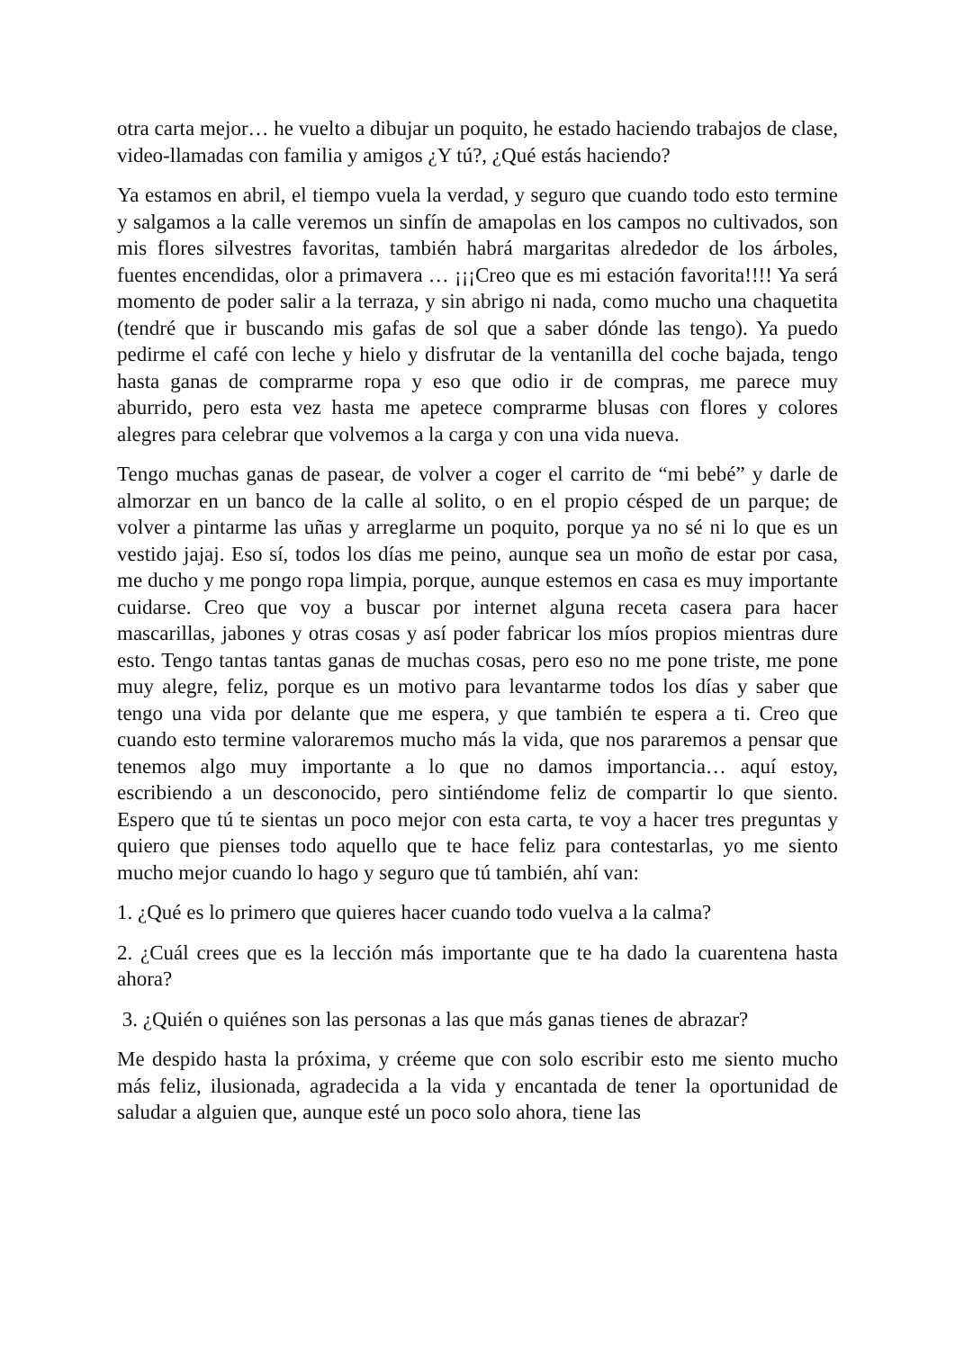otra carta mejor… he vuelto a dibujar un poquito, he estado haciendo trabajos de clase, video-llamadas con familia y amigos ¿Y tú?, ¿Qué estás haciendo?
Ya estamos en abril, el tiempo vuela la verdad, y seguro que cuando todo esto termine y salgamos a la calle veremos un sinfín de amapolas en los campos no cultivados, son mis flores silvestres favoritas, también habrá margaritas alrededor de los árboles, fuentes encendidas, olor a primavera … ¡¡¡Creo que es mi estación favorita!!!! Ya será momento de poder salir a la terraza, y sin abrigo ni nada, como mucho una chaquetita (tendré que ir buscando mis gafas de sol que a saber dónde las tengo). Ya puedo pedirme el café con leche y hielo y disfrutar de la ventanilla del coche bajada, tengo hasta ganas de comprarme ropa y eso que odio ir de compras, me parece muy aburrido, pero esta vez hasta me apetece comprarme blusas con flores y colores alegres para celebrar que volvemos a la carga y con una vida nueva.
Tengo muchas ganas de pasear, de volver a coger el carrito de “mi bebé” y darle de almorzar en un banco de la calle al solito, o en el propio césped de un parque; de volver a pintarme las uñas y arreglarme un poquito, porque ya no sé ni lo que es un vestido jajaj. Eso sí, todos los días me peino, aunque sea un moño de estar por casa, me ducho y me pongo ropa limpia, porque, aunque estemos en casa es muy importante cuidarse. Creo que voy a buscar por internet alguna receta casera para hacer mascarillas, jabones y otras cosas y así poder fabricar los míos propios mientras dure esto. Tengo tantas tantas ganas de muchas cosas, pero eso no me pone triste, me pone muy alegre, feliz, porque es un motivo para levantarme todos los días y saber que tengo una vida por delante que me espera, y que también te espera a ti. Creo que cuando esto termine valoraremos mucho más la vida, que nos pararemos a pensar que tenemos algo muy importante a lo que no damos importancia… aquí estoy, escribiendo a un desconocido, pero sintiéndome feliz de compartir lo que siento. Espero que tú te sientas un poco mejor con esta carta, te voy a hacer tres preguntas y quiero que pienses todo aquello que te hace feliz para contestarlas, yo me siento mucho mejor cuando lo hago y seguro que tú también, ahí van:
1. ¿Qué es lo primero que quieres hacer cuando todo vuelva a la calma?
2. ¿Cuál crees que es la lección más importante que te ha dado la cuarentena hasta ahora?
3. ¿Quién o quiénes son las personas a las que más ganas tienes de abrazar?
Me despido hasta la próxima, y créeme que con solo escribir esto me siento mucho más feliz, ilusionada, agradecida a la vida y encantada de tener la oportunidad de saludar a alguien que, aunque esté un poco solo ahora, tiene las